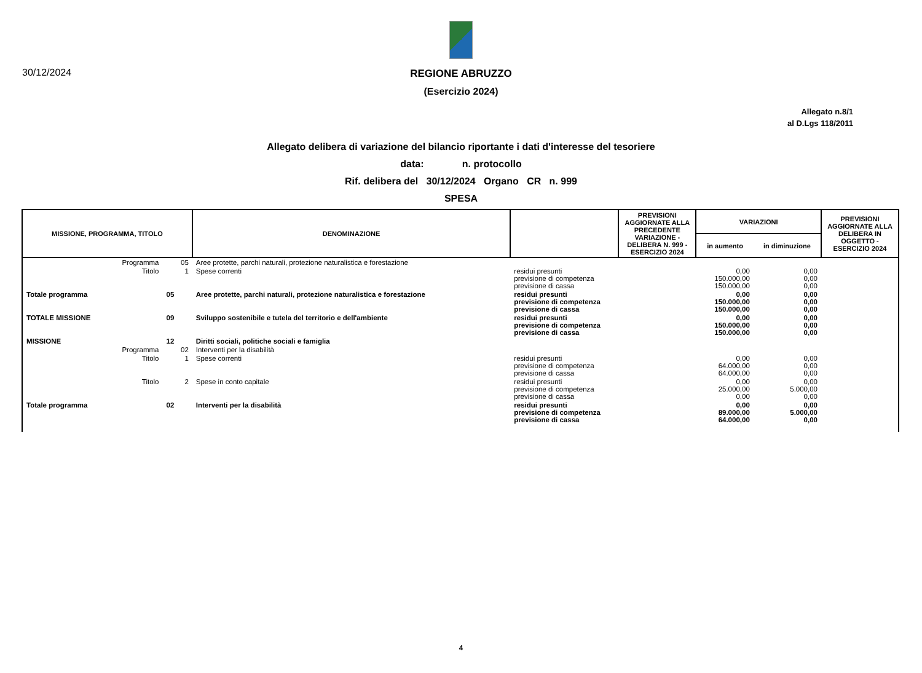30/12/2024
REGIONE ABRUZZO
(Esercizio 2024)
Allegato n.8/1
al D.Lgs 118/2011
Allegato delibera di variazione del bilancio riportante i dati d'interesse del tesoriere
data: n. protocollo
Rif. delibera del 30/12/2024 Organo CR n. 999
SPESA
| MISSIONE, PROGRAMMA, TITOLO | | DENOMINAZIONE | | PREVISIONI AGGIORNATE ALLA PRECEDENTE VARIAZIONE - DELIBERA N. 999 - ESERCIZIO 2024 | VARIAZIONI | | PREVISIONI AGGIORNATE ALLA DELIBERA IN OGGETTO - ESERCIZIO 2024 |
| --- | --- | --- | --- | --- | --- | --- | --- |
| | | | | | in aumento | in diminuzione | |
| Programma | 05 | Aree protette, parchi naturali, protezione naturalistica e forestazione | | | | | |
| Titolo | 1 | Spese correnti | residui presunti previsione di competenza previsione di cassa | | 0,00 150.000,00 150.000,00 | 0,00 0,00 0,00 | |
| Totale programma | 05 | Aree protette, parchi naturali, protezione naturalistica e forestazione | residui presunti previsione di competenza previsione di cassa | | 0,00 150.000,00 150.000,00 | 0,00 0,00 0,00 | |
| TOTALE MISSIONE | 09 | Sviluppo sostenibile e tutela del territorio e dell'ambiente | residui presunti previsione di competenza previsione di cassa | | 0,00 150.000,00 150.000,00 | 0,00 0,00 0,00 | |
| MISSIONE | 12 | Diritti sociali, politiche sociali e famiglia | | | | | |
| Programma | 02 | Interventi per la disabilità | | | | | |
| Titolo | 1 | Spese correnti | residui presunti previsione di competenza previsione di cassa | | 0,00 64.000,00 64.000,00 | 0,00 0,00 0,00 | |
| Titolo | 2 | Spese in conto capitale | residui presunti previsione di competenza previsione di cassa | | 0,00 25.000,00 0,00 | 0,00 5.000,00 0,00 | |
| Totale programma | 02 | Interventi per la disabilità | residui presunti previsione di competenza previsione di cassa | | 0,00 89.000,00 64.000,00 | 0,00 5.000,00 0,00 | |
4